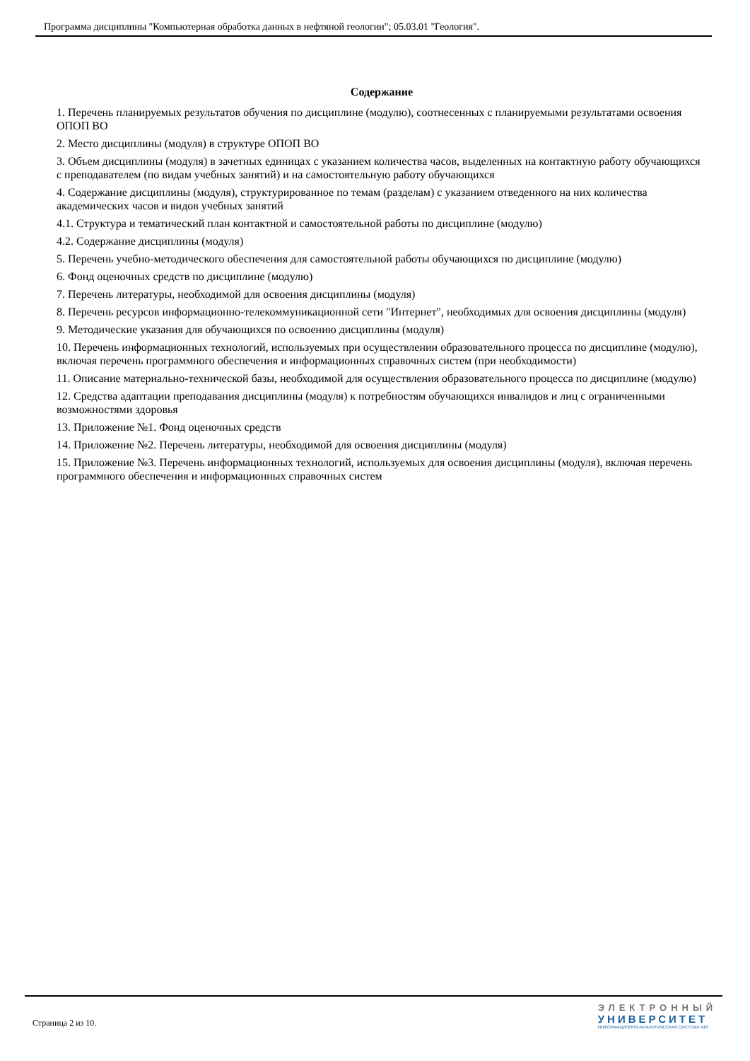Программа дисциплины "Компьютерная обработка данных в нефтяной геологии"; 05.03.01 "Геология".
Содержание
1. Перечень планируемых результатов обучения по дисциплине (модулю), соотнесенных с планируемыми результатами освоения ОПОП ВО
2. Место дисциплины (модуля) в структуре ОПОП ВО
3. Объем дисциплины (модуля) в зачетных единицах с указанием количества часов, выделенных на контактную работу обучающихся с преподавателем (по видам учебных занятий) и на самостоятельную работу обучающихся
4. Содержание дисциплины (модуля), структурированное по темам (разделам) с указанием отведенного на них количества академических часов и видов учебных занятий
4.1. Структура и тематический план контактной и самостоятельной работы по дисциплине (модулю)
4.2. Содержание дисциплины (модуля)
5. Перечень учебно-методического обеспечения для самостоятельной работы обучающихся по дисциплине (модулю)
6. Фонд оценочных средств по дисциплине (модулю)
7. Перечень литературы, необходимой для освоения дисциплины (модуля)
8. Перечень ресурсов информационно-телекоммуникационной сети "Интернет", необходимых для освоения дисциплины (модуля)
9. Методические указания для обучающихся по освоению дисциплины (модуля)
10. Перечень информационных технологий, используемых при осуществлении образовательного процесса по дисциплине (модулю), включая перечень программного обеспечения и информационных справочных систем (при необходимости)
11. Описание материально-технической базы, необходимой для осуществления образовательного процесса по дисциплине (модулю)
12. Средства адаптации преподавания дисциплины (модуля) к потребностям обучающихся инвалидов и лиц с ограниченными возможностями здоровья
13. Приложение №1. Фонд оценочных средств
14. Приложение №2. Перечень литературы, необходимой для освоения дисциплины (модуля)
15. Приложение №3. Перечень информационных технологий, используемых для освоения дисциплины (модуля), включая перечень программного обеспечения и информационных справочных систем
Страница 2 из 10.
ЭЛЕКТРОННЫЙ
УНИВЕРСИТЕТ
ИНФОРМАЦИОННО-АНАЛИТИЧЕСКАЯ СИСТЕМА КФУ